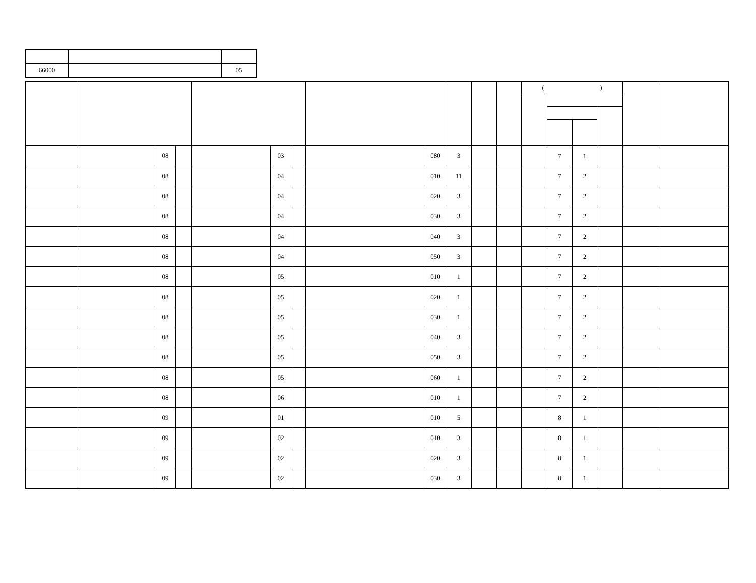| 66000 | | 05 |
| | | | | | | | | | | | | ( ) | | | | | |
| --- | --- | --- | --- | --- | --- | --- | --- | --- | --- | --- | --- | --- | --- | --- | --- | --- | --- |
| | | 08 | | | 03 | | | 080 | 3 | | | | 7 | 1 | | | |
| | | 08 | | | 04 | | | 010 | 11 | | | | 7 | 2 | | | |
| | | 08 | | | 04 | | | 020 | 3 | | | | 7 | 2 | | | |
| | | 08 | | | 04 | | | 030 | 3 | | | | 7 | 2 | | | |
| | | 08 | | | 04 | | | 040 | 3 | | | | 7 | 2 | | | |
| | | 08 | | | 04 | | | 050 | 3 | | | | 7 | 2 | | | |
| | | 08 | | | 05 | | | 010 | 1 | | | | 7 | 2 | | | |
| | | 08 | | | 05 | | | 020 | 1 | | | | 7 | 2 | | | |
| | | 08 | | | 05 | | | 030 | 1 | | | | 7 | 2 | | | |
| | | 08 | | | 05 | | | 040 | 3 | | | | 7 | 2 | | | |
| | | 08 | | | 05 | | | 050 | 3 | | | | 7 | 2 | | | |
| | | 08 | | | 05 | | | 060 | 1 | | | | 7 | 2 | | | |
| | | 08 | | | 06 | | | 010 | 1 | | | | 7 | 2 | | | |
| | | 09 | | | 01 | | | 010 | 5 | | | | 8 | 1 | | | |
| | | 09 | | | 02 | | | 010 | 3 | | | | 8 | 1 | | | |
| | | 09 | | | 02 | | | 020 | 3 | | | | 8 | 1 | | | |
| | | 09 | | | 02 | | | 030 | 3 | | | | 8 | 1 | | | |